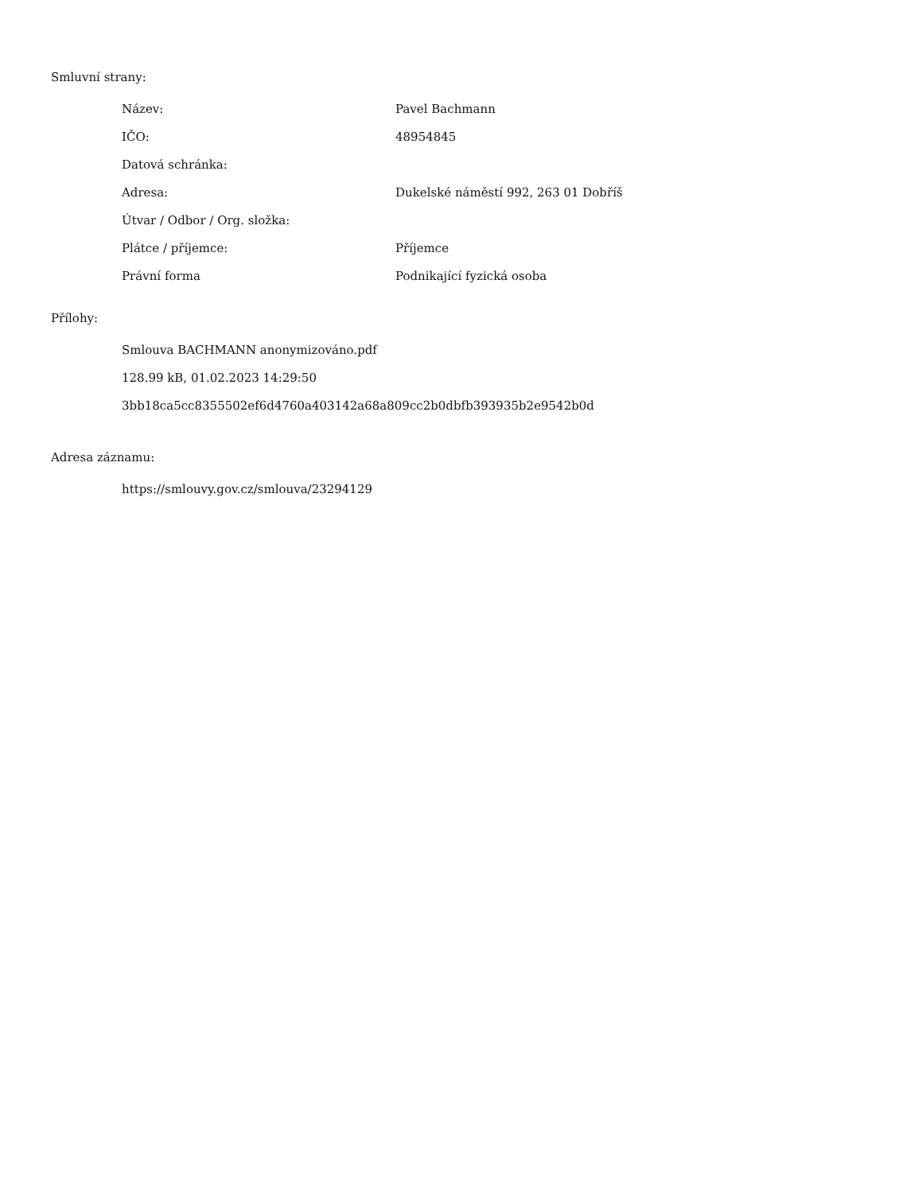Smluvní strany:
| Název: | Pavel Bachmann |
| IČO: | 48954845 |
| Datová schránka: | |
| Adresa: | Dukelské náměstí 992, 263 01 Dobříš |
| Útvar / Odbor / Org. složka: | |
| Plátce / příjemce: | Příjemce |
| Právní forma | Podnikající fyzická osoba |
Přílohy:
Smlouva BACHMANN anonymizováno.pdf
128.99 kB, 01.02.2023 14:29:50
3bb18ca5cc8355502ef6d4760a403142a68a809cc2b0dbfb393935b2e9542b0d
Adresa záznamu:
https://smlouvy.gov.cz/smlouva/23294129